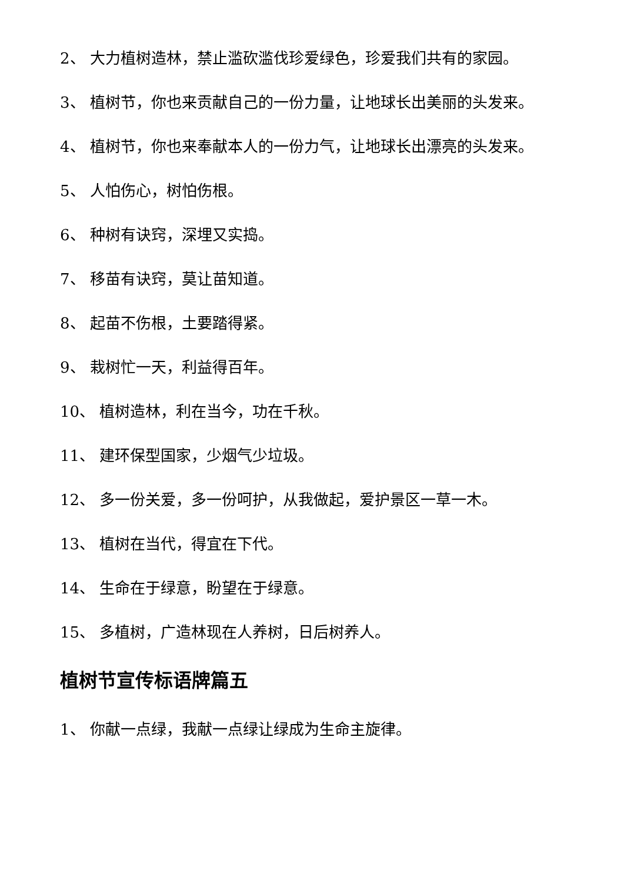2、 大力植树造林，禁止滥砍滥伐珍爱绿色，珍爱我们共有的家园。
3、 植树节，你也来贡献自己的一份力量，让地球长出美丽的头发来。
4、 植树节，你也来奉献本人的一份力气，让地球长出漂亮的头发来。
5、 人怕伤心，树怕伤根。
6、 种树有诀窍，深埋又实捣。
7、 移苗有诀窍，莫让苗知道。
8、 起苗不伤根，土要踏得紧。
9、 栽树忙一天，利益得百年。
10、 植树造林，利在当今，功在千秋。
11、 建环保型国家，少烟气少垃圾。
12、 多一份关爱，多一份呵护，从我做起，爱护景区一草一木。
13、 植树在当代，得宜在下代。
14、 生命在于绿意，盼望在于绿意。
15、 多植树，广造林现在人养树，日后树养人。
植树节宣传标语牌篇五
1、 你献一点绿，我献一点绿让绿成为生命主旋律。